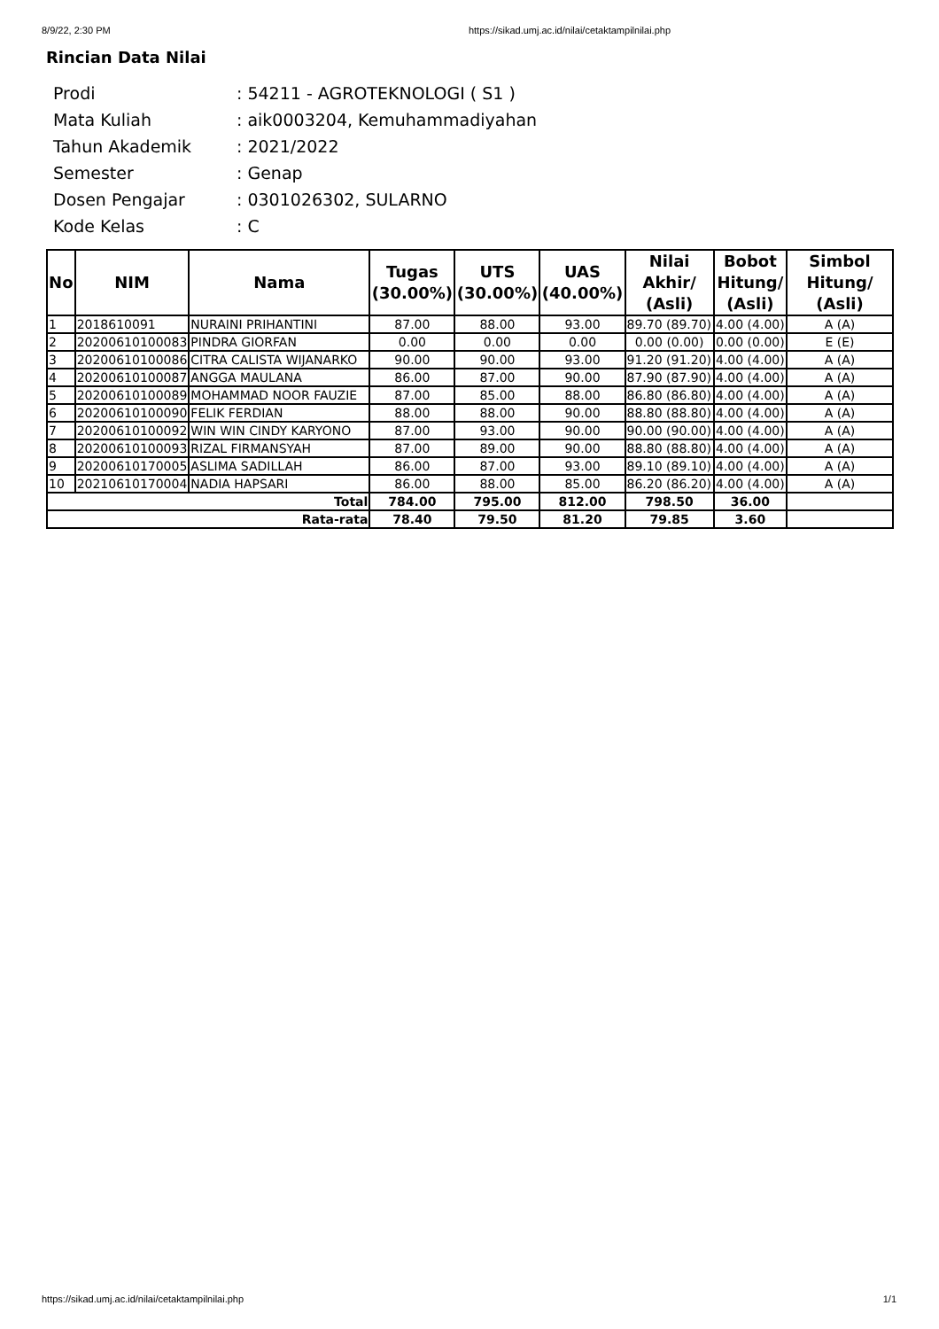8/9/22, 2:30 PM https://sikad.umj.ac.id/nilai/cetaktampilnilai.php
Rincian Data Nilai
| Prodi | : 54211 - AGROTEKNOLOGI ( S1 ) |
| Mata Kuliah | : aik0003204, Kemuhammadiyahan |
| Tahun Akademik | : 2021/2022 |
| Semester | : Genap |
| Dosen Pengajar | : 0301026302, SULARNO |
| Kode Kelas | : C |
| No | NIM | Nama | Tugas (30.00%) | UTS (30.00%) | UAS (40.00%) | Nilai Akhir/ (Asli) | Bobot Hitung/ (Asli) | Simbol Hitung/ (Asli) |
| --- | --- | --- | --- | --- | --- | --- | --- | --- |
| 1 | 2018610091 | NURAINI PRIHANTINI | 87.00 | 88.00 | 93.00 | 89.70 (89.70) | 4.00 (4.00) | A (A) |
| 2 | 20200610100083 | PINDRA GIORFAN | 0.00 | 0.00 | 0.00 | 0.00 (0.00) | 0.00 (0.00) | E (E) |
| 3 | 20200610100086 | CITRA CALISTA WIJANARKO | 90.00 | 90.00 | 93.00 | 91.20 (91.20) | 4.00 (4.00) | A (A) |
| 4 | 20200610100087 | ANGGA MAULANA | 86.00 | 87.00 | 90.00 | 87.90 (87.90) | 4.00 (4.00) | A (A) |
| 5 | 20200610100089 | MOHAMMAD NOOR FAUZIE | 87.00 | 85.00 | 88.00 | 86.80 (86.80) | 4.00 (4.00) | A (A) |
| 6 | 20200610100090 | FELIK FERDIAN | 88.00 | 88.00 | 90.00 | 88.80 (88.80) | 4.00 (4.00) | A (A) |
| 7 | 20200610100092 | WIN WIN CINDY KARYONO | 87.00 | 93.00 | 90.00 | 90.00 (90.00) | 4.00 (4.00) | A (A) |
| 8 | 20200610100093 | RIZAL FIRMANSYAH | 87.00 | 89.00 | 90.00 | 88.80 (88.80) | 4.00 (4.00) | A (A) |
| 9 | 20200610170005 | ASLIMA SADILLAH | 86.00 | 87.00 | 93.00 | 89.10 (89.10) | 4.00 (4.00) | A (A) |
| 10 | 20210610170004 | NADIA HAPSARI | 86.00 | 88.00 | 85.00 | 86.20 (86.20) | 4.00 (4.00) | A (A) |
| Total | | | 784.00 | 795.00 | 812.00 | 798.50 | 36.00 | |
| Rata-rata | | | 78.40 | 79.50 | 81.20 | 79.85 | 3.60 | |
https://sikad.umj.ac.id/nilai/cetaktampilnilai.php 1/1